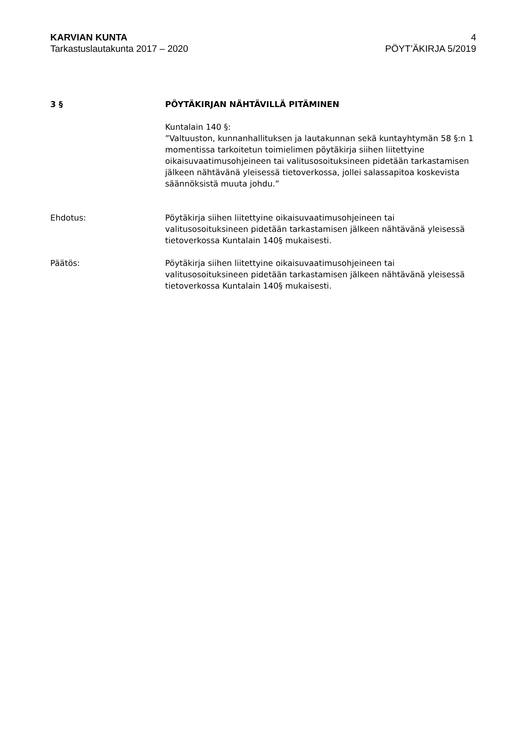KARVIAN KUNTA
Tarkastuslautakunta 2017 – 2020
4
PÖYT’ÄKIRJA 5/2019
3 § PÖYTÄKIRJAN NÄHTÄVILLÄ PITÄMINEN
Kuntalain 140 §:
”Valtuuston, kunnanhallituksen ja lautakunnan sekä kuntayhtymän 58 §:n 1 momentissa tarkoitetun toimielimen pöytäkirja siihen liitettyine oikaisuvaatimusohjeineen tai valitusosoituksineen pidetään tarkastamisen jälkeen nähtävänä yleisessä tietoverkossa, jollei salassapitoa koskevista säännöksistä muuta johdu.”
Ehdotus: Pöytäkirja siihen liitettyine oikaisuvaatimusohjeineen tai valitusosoituksineen pidetään tarkastamisen jälkeen nähtävänä yleisessä tietoverkossa Kuntalain 140§ mukaisesti.
Päätös: Pöytäkirja siihen liitettyine oikaisuvaatimusohjeineen tai valitusosoituksineen pidetään tarkastamisen jälkeen nähtävänä yleisessä tietoverkossa Kuntalain 140§ mukaisesti.